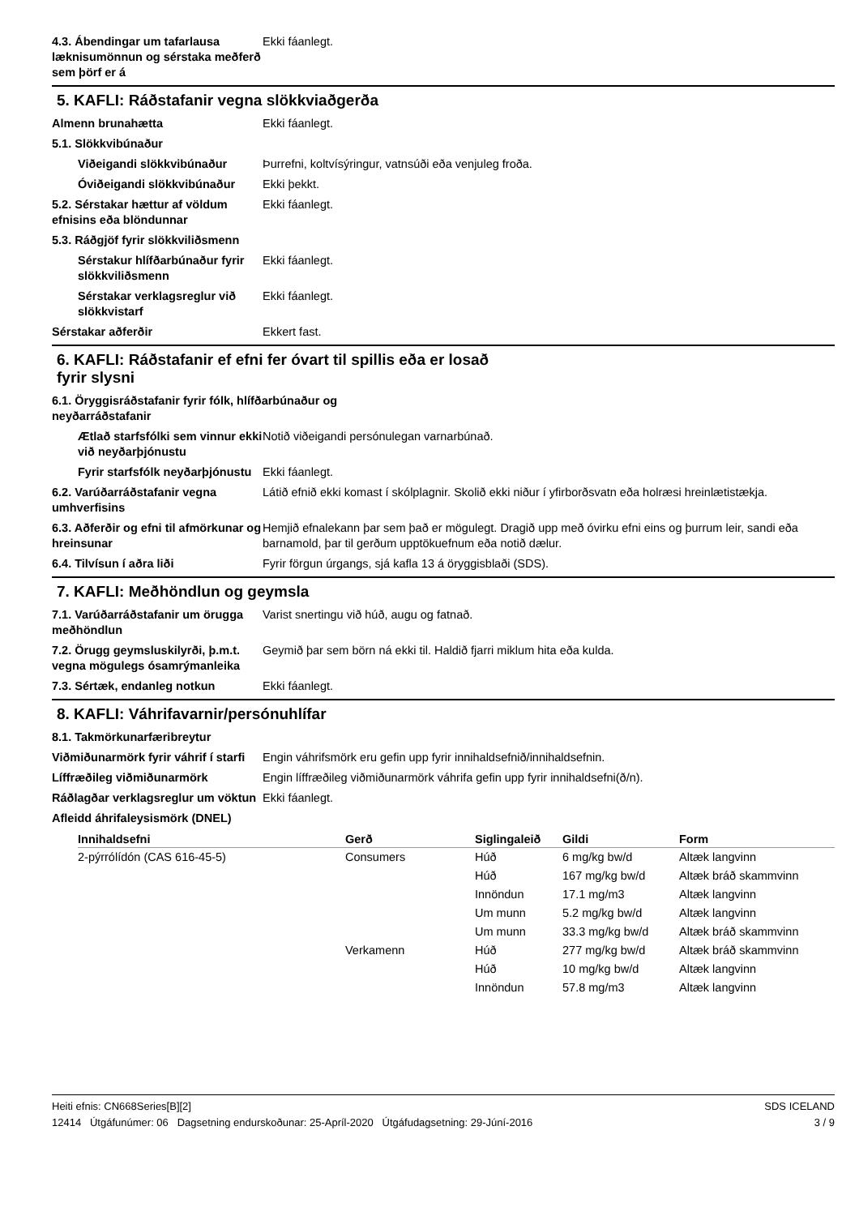4.3. Ábendingar um tafarlausa læknisumönnun og sérstaka meðferð sem þörf er á
Ekki fáanlegt.
5. KAFLI: Ráðstafanir vegna slökkviaðgerða
Almenn brunahætta Ekki fáanlegt.
5.1. Slökkvibúnaður
Viðeigandi slökkvibúnaður Þurrefni, koltvísýringur, vatnsúði eða venjuleg froða.
Óviðeigandi slökkvibúnaður Ekki þekkt.
5.2. Sérstakar hættur af völdum efnisins eða blöndunnar
Ekki fáanlegt.
5.3. Ráðgjöf fyrir slökkviliðsmenn
Sérstakur hlífðarbúnaður fyrir slökkviliðsmenn
Ekki fáanlegt.
Sérstakar verklagsreglur við slökkvistarf
Ekki fáanlegt.
Sérstakar aðferðir Ekkert fast.
6. KAFLI: Ráðstafanir ef efni fer óvart til spillis eða er losað
fyrir slysni
6.1. Öryggisráðstafanir fyrir fólk, hlífðarbúnaður og
neyðarráðstafanir
Ætlað starfsfólki sem vinnur ekki við neyðarþjónustu
Notið viðeigandi persónulegan varnarbúnað.
Fyrir starfsfólk neyðarþjónustu
Ekki fáanlegt.
6.2. Varúðarráðstafanir vegna umhverfisins
Látið efnið ekki komast í skólplagnir. Skolið ekki niður í yfirborðsvatn eða holræsi hreinlætistækja.
6.3. Aðferðir og efni til afmörkunar og hreinsunar
Hemjið efnalekann þar sem það er mögulegt. Dragið upp með óvirku efni eins og þurrum leir, sandi eða barnamold, þar til gerðum upptökuefnum eða notið dælur.
6.4. Tilvísun í aðra liði Fyrir förgun úrgangs, sjá kafla 13 á öryggisblaði (SDS).
7. KAFLI: Meðhöndlun og geymsla
7.1. Varúðarráðstafanir um örugga meðhöndlun
Varist snertingu við húð, augu og fatnað.
7.2. Örugg geymsluskilyrði, þ.m.t. vegna mögulegs ósamrýmanleika
Geymið þar sem börn ná ekki til. Haldið fjarri miklum hita eða kulda.
7.3. Sértæk, endanleg notkun Ekki fáanlegt.
8. KAFLI: Váhrifavarnir/persónuhlífar
8.1. Takmörkunarfæribreytur
Viðmiðunarmörk fyrir váhrif í starfi
Engin váhrifsmörk eru gefin upp fyrir innihaldsefnið/innihaldsefnin.
Líffræðileg viðmiðunarmörk Engin líffræðileg viðmiðunarmörk váhrifa gefin upp fyrir innihaldsefni(ð/n).
Ráðlagðar verklagsreglur um vöktun
Ekki fáanlegt.
Afleidd áhrifaleysismörk (DNEL)
| Innihaldsefni | Gerð | Siglingaleið | Gildi | Form |
| --- | --- | --- | --- | --- |
| 2-pýrrólídón (CAS 616-45-5) | Consumers | Húð | 6 mg/kg bw/d | Altæk langvinn |
| | | Húð | 167 mg/kg bw/d | Altæk bráð skammvinn |
| | | Innöndun | 17.1 mg/m3 | Altæk langvinn |
| | | Um munn | 5.2 mg/kg bw/d | Altæk langvinn |
| | | Um munn | 33.3 mg/kg bw/d | Altæk bráð skammvinn |
| | Verkamenn | Húð | 277 mg/kg bw/d | Altæk bráð skammvinn |
| | | Húð | 10 mg/kg bw/d | Altæk langvinn |
| | | Innöndun | 57.8 mg/m3 | Altæk langvinn |
Heiti efnis: CN668Series[B][2]
12414 Útgáfunúmer: 06 Dagsetning endurskoðunar: 25-Apríl-2020 Útgáfudagsetning: 29-Júní-2016
SDS ICELAND
3 / 9